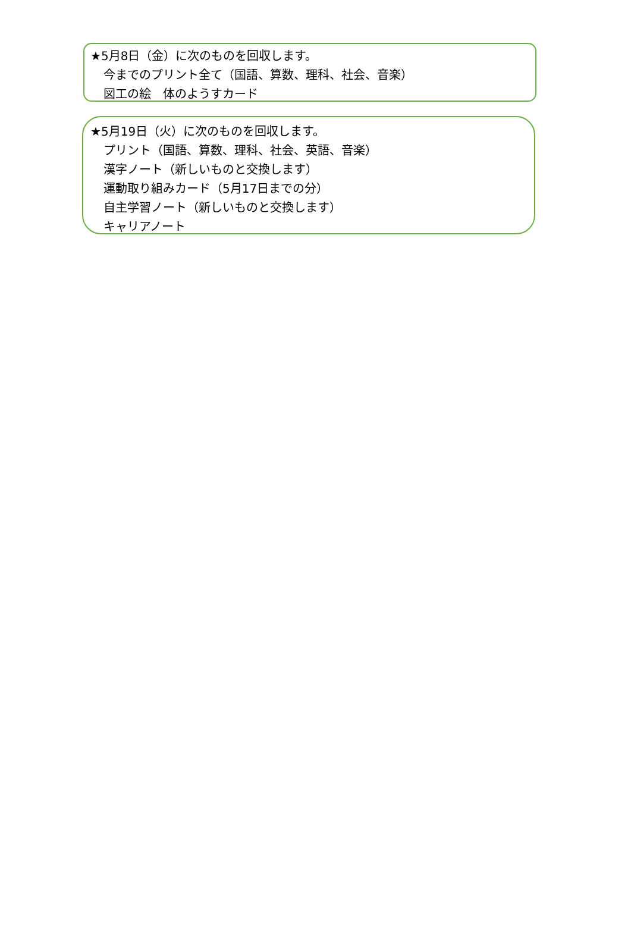★5月8日（金）に次のものを回収します。
今までのプリント全て（国語、算数、理科、社会、音楽）
図工の絵　体のようすカード
★5月19日（火）に次のものを回収します。
プリント（国語、算数、理科、社会、英語、音楽）
漢字ノート（新しいものと交換します）
運動取り組みカード（5月17日までの分）
自主学習ノート（新しいものと交換します）
キャリアノート